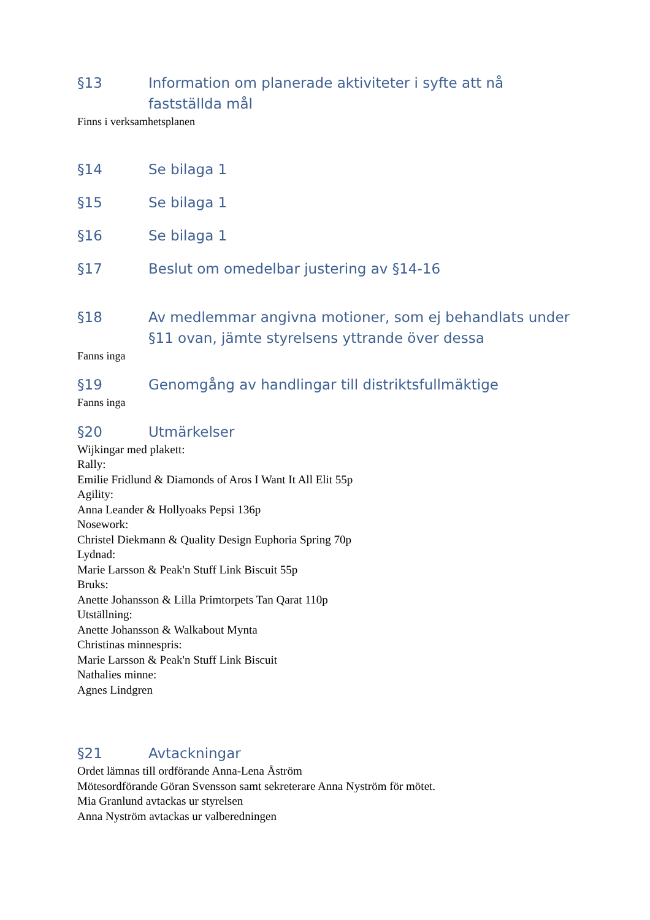§13 Information om planerade aktiviteter i syfte att nå fastställda mål
Finns i verksamhetsplanen
§14 Se bilaga 1
§15 Se bilaga 1
§16 Se bilaga 1
§17 Beslut om omedelbar justering av §14-16
§18 Av medlemmar angivna motioner, som ej behandlats under §11 ovan, jämte styrelsens yttrande över dessa
Fanns inga
§19 Genomgång av handlingar till distriktsfullmäktige
Fanns inga
§20 Utmärkelser
Wijkingar med plakett:
Rally:
Emilie Fridlund & Diamonds of Aros I Want It All Elit 55p
Agility:
Anna Leander & Hollyoaks Pepsi 136p
Nosework:
Christel Diekmann & Quality Design Euphoria Spring 70p
Lydnad:
Marie Larsson & Peak'n Stuff Link Biscuit 55p
Bruks:
Anette Johansson & Lilla Primtorpets Tan Qarat 110p
Utställning:
Anette Johansson & Walkabout Mynta
Christinas minnespris:
Marie Larsson & Peak'n Stuff Link Biscuit
Nathalies minne:
Agnes Lindgren
§21 Avtackningar
Ordet lämnas till ordförande Anna-Lena Åström
Mötesordförande Göran Svensson samt sekreterare Anna Nyström för mötet.
Mia Granlund avtackas ur styrelsen
Anna Nyström avtackas ur valberedningen